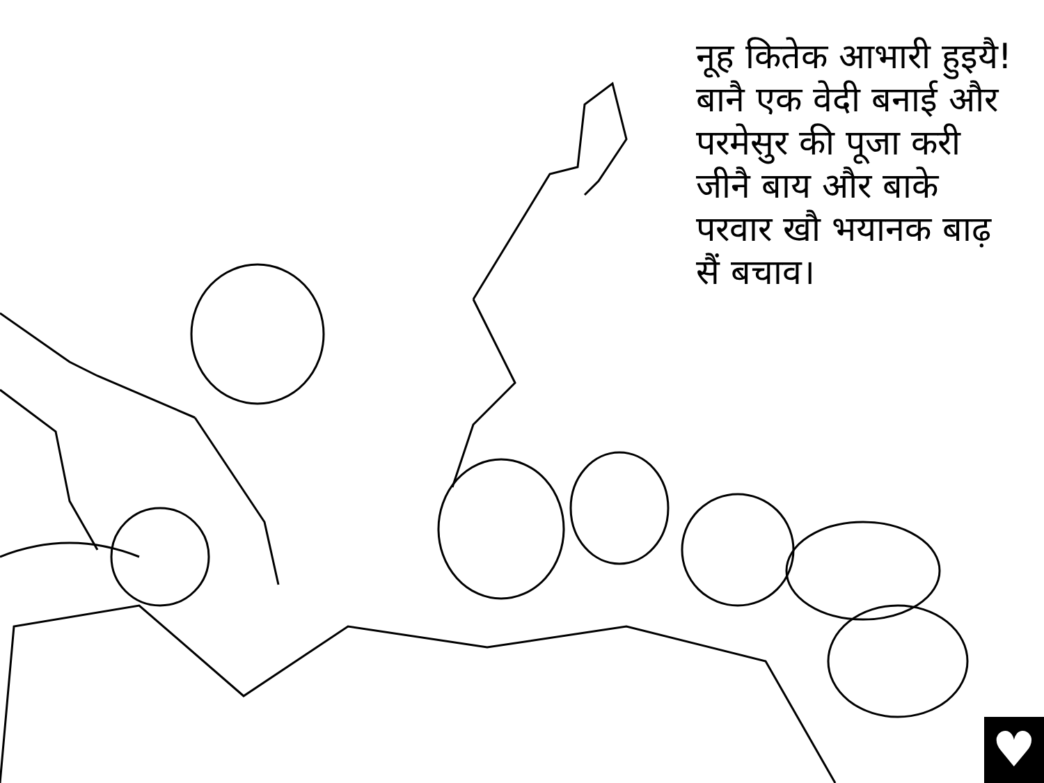नूह कितेक आभारी हुइयै! बानै एक वेदी बनाई और परमेसुर की पूजा करी जीनै बाय और बाके परवार खौ भयानक बाढ़ सैं बचाव।
♥